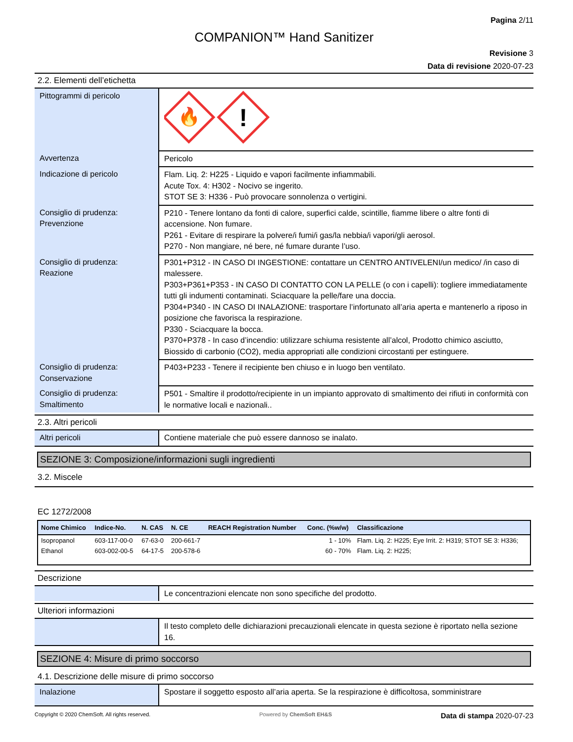Pagina 2/11
COMPANION™ Hand Sanitizer
Revisione 3
Data di revisione 2020-07-23
2.2. Elementi dell’etichetta
| Pittogrammi di pericolo | 🔥 ! |
| Avvertenza | Pericolo |
| Indicazione di pericolo | Flam. Liq. 2: H225 - Liquido e vapori facilmente infiammabili. Acute Tox. 4: H302 - Nocivo se ingerito. STOT SE 3: H336 - Può provocare sonnolenza o vertigini. |
| Consiglio di prudenza: Prevenzione | P210 - Tenere lontano da fonti di calore, superfici calde, scintille, fiamme libere o altre fonti di accensione. Non fumare. P261 - Evitare di respirare la polvere/i fumi/i gas/la nebbia/i vapori/gli aerosol. P270 - Non mangiare, né bere, né fumare durante l’uso. |
| Consiglio di prudenza: Reazione | P301+P312 - IN CASO DI INGESTIONE: contattare un CENTRO ANTIVELENI/un medico/ /in caso di malessere. P303+P361+P353 - IN CASO DI CONTATTO CON LA PELLE (o con i capelli): togliere immediatamente tutti gli indumenti contaminati. Sciacquare la pelle/fare una doccia. P304+P340 - IN CASO DI INALAZIONE: trasportare l’infortunato all’aria aperta e mantenerlo a riposo in posizione che favorisca la respirazione. P330 - Sciacquare la bocca. P370+P378 - In caso d’incendio: utilizzare schiuma resistente all’alcol, Prodotto chimico asciutto, Biossido di carbonio (CO2), media appropriati alle condizioni circostanti per estinguere. |
| Consiglio di prudenza: Conservazione | P403+P233 - Tenere il recipiente ben chiuso e in luogo ben ventilato. |
| Consiglio di prudenza: Smaltimento | P501 - Smaltire il prodotto/recipiente in un impianto approvato di smaltimento dei rifiuti in conformità con le normative locali e nazionali.. |
2.3. Altri pericoli
| Altri pericoli | Contiene materiale che può essere dannoso se inalato. |
SEZIONE 3: Composizione/informazioni sugli ingredienti
3.2. Miscele
EC 1272/2008
| Nome Chimico | Indice-No. | N. CAS | N. CE | REACH Registration Number | Conc. (%w/w) | Classificazione |
| --- | --- | --- | --- | --- | --- | --- |
| Isopropanol | 603-117-00-0 | 67-63-0 | 200-661-7 | | 1 - 10% | Flam. Liq. 2: H225; Eye Irrit. 2: H319; STOT SE 3: H336; |
| Ethanol | 603-002-00-5 | 64-17-5 | 200-578-6 | | 60 - 70% | Flam. Liq. 2: H225; |
Descrizione
| | Le concentrazioni elencate non sono specifiche del prodotto. |
Ulteriori informazioni
| | Il testo completo delle dichiarazioni precauzionali elencate in questa sezione è riportato nella sezione 16. |
SEZIONE 4: Misure di primo soccorso
4.1. Descrizione delle misure di primo soccorso
| Inalazione | Spostare il soggetto esposto all’aria aperta. Se la respirazione è difficoltosa, somministrare |
Copyright © 2020 ChemSoft. All rights reserved. Powered by ChemSoft EH&S Data di stampa 2020-07-23